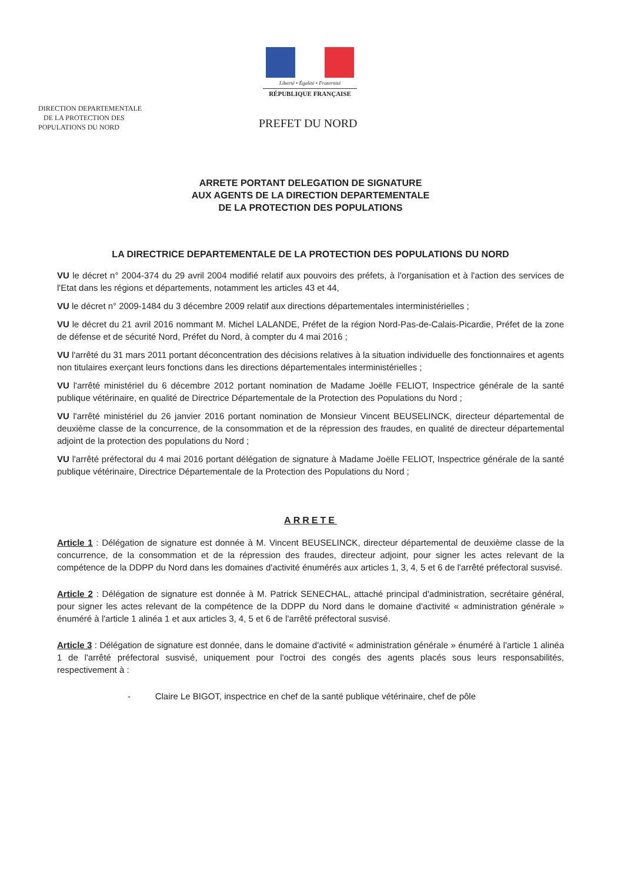Liberté • Égalité • Fraternité
RÉPUBLIQUE FRANÇAISE
DIRECTION DEPARTEMENTALE
DE LA PROTECTION DES
POPULATIONS DU NORD
PREFET DU NORD
ARRETE PORTANT DELEGATION DE SIGNATURE
AUX AGENTS DE LA DIRECTION DEPARTEMENTALE
DE LA PROTECTION DES POPULATIONS
LA DIRECTRICE DEPARTEMENTALE DE LA PROTECTION DES POPULATIONS DU NORD
VU le décret n° 2004-374 du 29 avril 2004 modifié relatif aux pouvoirs des préfets, à l'organisation et à l'action des services de l'Etat dans les régions et départements, notamment les articles 43 et 44,
VU le décret n° 2009-1484 du 3 décembre 2009 relatif aux directions départementales interministérielles ;
VU le décret du 21 avril 2016 nommant M. Michel LALANDE, Préfet de la région Nord-Pas-de-Calais-Picardie, Préfet de la zone de défense et de sécurité Nord, Préfet du Nord, à compter du 4 mai 2016 ;
VU l'arrêté du 31 mars 2011 portant déconcentration des décisions relatives à la situation individuelle des fonctionnaires et agents non titulaires exerçant leurs fonctions dans les directions départementales interministérielles ;
VU l'arrêté ministériel du 6 décembre 2012 portant nomination de Madame Joëlle FELIOT, Inspectrice générale de la santé publique vétérinaire, en qualité de Directrice Départementale de la Protection des Populations du Nord ;
VU l'arrêté ministériel du 26 janvier 2016 portant nomination de Monsieur Vincent BEUSELINCK, directeur départemental de deuxième classe de la concurrence, de la consommation et de la répression des fraudes, en qualité de directeur départemental adjoint de la protection des populations du Nord ;
VU l'arrêté préfectoral du 4 mai 2016 portant délégation de signature à Madame Joëlle FELIOT, Inspectrice générale de la santé publique vétérinaire, Directrice Départementale de la Protection des Populations du Nord ;
ARRETE
Article 1 : Délégation de signature est donnée à M. Vincent BEUSELINCK, directeur départemental de deuxième classe de la concurrence, de la consommation et de la répression des fraudes, directeur adjoint, pour signer les actes relevant de la compétence de la DDPP du Nord dans les domaines d'activité énumérés aux articles 1, 3, 4, 5 et 6 de l'arrêté préfectoral susvisé.
Article 2 : Délégation de signature est donnée à M. Patrick SENECHAL, attaché principal d'administration, secrétaire général, pour signer les actes relevant de la compétence de la DDPP du Nord dans le domaine d'activité « administration générale » énuméré à l'article 1 alinéa 1 et aux articles 3, 4, 5 et 6 de l'arrêté préfectoral susvisé.
Article 3 : Délégation de signature est donnée, dans le domaine d'activité « administration générale » énuméré à l'article 1 alinéa 1 de l'arrêté préfectoral susvisé, uniquement pour l'octroi des congés des agents placés sous leurs responsabilités, respectivement à :
- Claire Le BIGOT, inspectrice en chef de la santé publique vétérinaire, chef de pôle